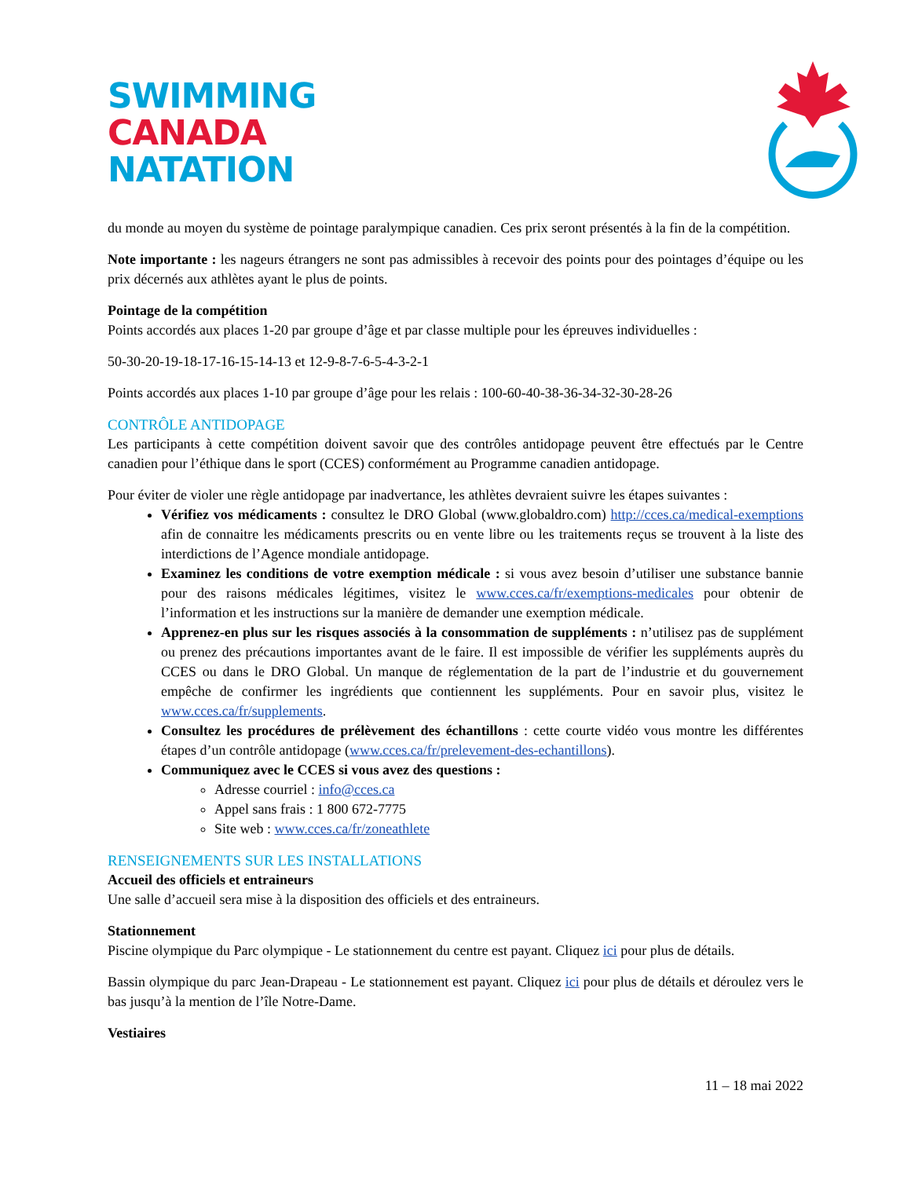SWIMMING
CANADA
NATATION
du monde au moyen du système de pointage paralympique canadien. Ces prix seront présentés à la fin de la compétition.
Note importante : les nageurs étrangers ne sont pas admissibles à recevoir des points pour des pointages d’équipe ou les prix décernés aux athlètes ayant le plus de points.
Pointage de la compétition
Points accordés aux places 1-20 par groupe d’âge et par classe multiple pour les épreuves individuelles :
50-30-20-19-18-17-16-15-14-13 et 12-9-8-7-6-5-4-3-2-1
Points accordés aux places 1-10 par groupe d’âge pour les relais : 100-60-40-38-36-34-32-30-28-26
CONTRÔLE ANTIDOPAGE
Les participants à cette compétition doivent savoir que des contrôles antidopage peuvent être effectués par le Centre canadien pour l’éthique dans le sport (CCES) conformément au Programme canadien antidopage.
Pour éviter de violer une règle antidopage par inadvertance, les athlètes devraient suivre les étapes suivantes :
Vérifiez vos médicaments : consultez le DRO Global (www.globaldro.com) http://cces.ca/medical-exemptions afin de connaitre les médicaments prescrits ou en vente libre ou les traitements reçus se trouvent à la liste des interdictions de l’Agence mondiale antidopage.
Examinez les conditions de votre exemption médicale : si vous avez besoin d’utiliser une substance bannie pour des raisons médicales légitimes, visitez le www.cces.ca/fr/exemptions-medicales pour obtenir de l’information et les instructions sur la manière de demander une exemption médicale.
Apprenez-en plus sur les risques associés à la consommation de suppléments : n’utilisez pas de supplément ou prenez des précautions importantes avant de le faire. Il est impossible de vérifier les suppléments auprès du CCES ou dans le DRO Global. Un manque de réglementation de la part de l’industrie et du gouvernement empêche de confirmer les ingrédients que contiennent les suppléments. Pour en savoir plus, visitez le www.cces.ca/fr/supplements.
Consultez les procédures de prélèvement des échantillons : cette courte vidéo vous montre les différentes étapes d’un contrôle antidopage (www.cces.ca/fr/prelevement-des-echantillons).
Communiquez avec le CCES si vous avez des questions :
Adresse courriel : info@cces.ca
Appel sans frais : 1 800 672-7775
Site web : www.cces.ca/fr/zoneathlete
RENSEIGNEMENTS SUR LES INSTALLATIONS
Accueil des officiels et entraineurs
Une salle d’accueil sera mise à la disposition des officiels et des entraineurs.
Stationnement
Piscine olympique du Parc olympique - Le stationnement du centre est payant. Cliquez ici pour plus de détails.
Bassin olympique du parc Jean-Drapeau - Le stationnement est payant. Cliquez ici pour plus de détails et déroulez vers le bas jusqu’à la mention de l’île Notre-Dame.
Vestiaires
11 – 18 mai 2022